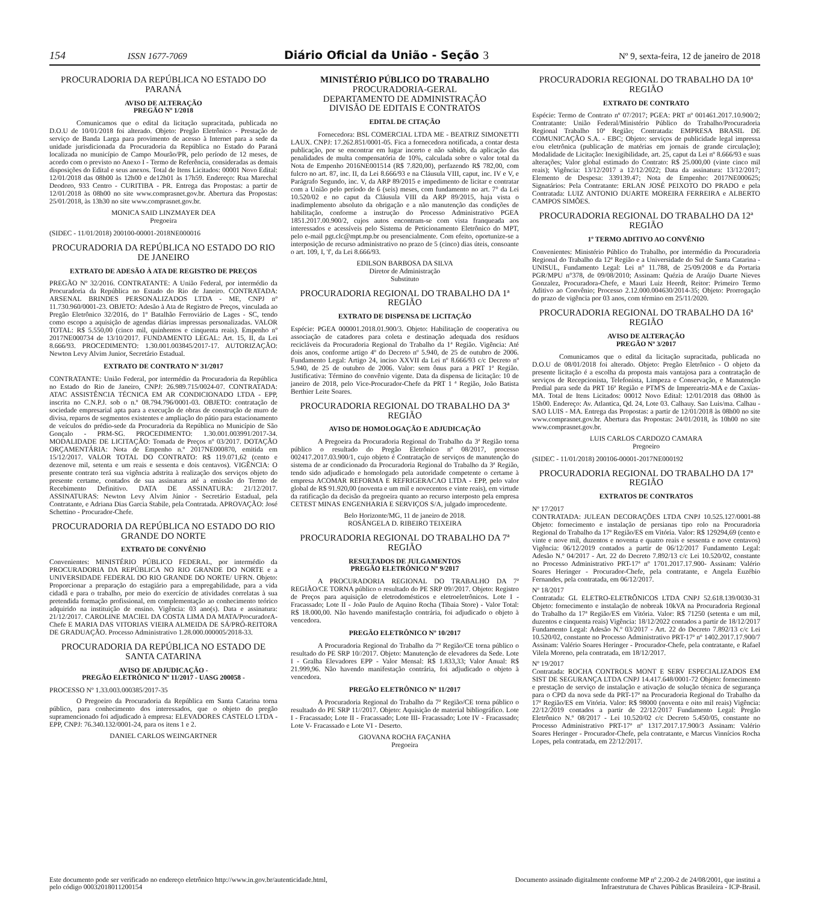154 ISSN 1677-7069 Diário Oficial da União - Seção 3 Nº 9, sexta-feira, 12 de janeiro de 2018
PROCURADORIA DA REPÚBLICA NO ESTADO DO PARANÁ
AVISO DE ALTERAÇÃO
PREGÃO Nº 1/2018
Comunicamos que o edital da licitação supracitada, publicada no D.O.U de 10/01/2018 foi alterado. Objeto: Pregão Eletrônico - Prestação de serviço de Banda Larga para provimento de acesso à Internet para a sede da unidade jurisdicionada da Procuradoria da República no Estado do Paraná localizada no município de Campo Mourão/PR, pelo período de 12 meses, de acordo com o previsto no Anexo I - Termo de Referência, consideradas as demais disposições do Edital e seus anexos. Total de Itens Licitados: 00001 Novo Edital: 12/01/2018 das 08h00 às 12h00 e de12h01 às 17h59. Endereço: Rua Marechal Deodoro, 933 Centro - CURITIBA - PR. Entrega das Propostas: a partir de 12/01/2018 às 08h00 no site www.comprasnet.gov.br. Abertura das Propostas: 25/01/2018, às 13h30 no site www.comprasnet.gov.br.
MONICA SAID LINZMAYER DEA
Pregoeira
(SIDEC - 11/01/2018) 200100-00001-2018NE000016
PROCURADORIA DA REPÚBLICA NO ESTADO DO RIO DE JANEIRO
EXTRATO DE ADESÃO À ATA DE REGISTRO DE PREÇOS
PREGÃO Nº 32/2016. CONTRATANTE: A União Federal, por intermédio da Procuradoria da República no Estado do Rio de Janeiro. CONTRATADA: ARSENAL BRINDES PERSONALIZADOS LTDA - ME, CNPJ nº 11.730.960/0001-23. OBJETO: Adesão à Ata de Registro de Preços, vinculada ao Pregão Eletrônico 32/2016, do 1º Batalhão Ferroviário de Lages - SC, tendo como escopo a aquisição de agendas diárias impressas personalizadas. VALOR TOTAL: R$ 5.550,00 (cinco mil, quinhentos e cinquenta reais). Empenho nº 2017NE000734 de 13/10/2017. FUNDAMENTO LEGAL: Art. 15, II, da Lei 8.666/93. PROCEDIMENTO: 1.30.001.003845/2017-17. AUTORIZAÇÃO: Newton Levy Alvim Junior, Secretário Estadual.
EXTRATO DE CONTRATO Nº 31/2017
CONTRATANTE: União Federal, por intermédio da Procuradoria da República no Estado do Rio de Janeiro, CNPJ: 26.989.715/0024-07. CONTRATADA: ATAC ASSISTÊNCIA TÉCNICA EM AR CONDICIONADO LTDA - EPP, inscrita no C.N.P.J. sob o n.º 08.794.796/0001-03. OBJETO: contratação de sociedade empresarial apta para a execução de obras de construção de muro de divisa, reparos de segmentos existentes e ampliação do pátio para estacionamento de veículos do prédio-sede da Procuradoria da República no Município de São Gonçalo - PRM-SG. PROCEDIMENTO: 1.30.001.003991/2017-34. MODALIDADE DE LICITAÇÃO: Tomada de Preços nº 03/2017. DOTAÇÃO ORÇAMENTÁRIA: Nota de Empenho n.º 2017NE000870, emitida em 15/12/2017. VALOR TOTAL DO CONTRATO: R$ 119.071,62 (cento e dezenove mil, setenta e um reais e sessenta e dois centavos). VIGÊNCIA: O presente contrato terá sua vigência adstrita à realização dos serviços objeto do presente certame, contados de sua assinatura até a emissão do Termo de Recebimento Definitivo. DATA DE ASSINATURA: 21/12/2017. ASSINATURAS: Newton Levy Alvim Júnior - Secretário Estadual, pela Contratante, e Adriana Dias Garcia Stabile, pela Contratada. APROVAÇÃO: José Schettino - Procurador-Chefe.
PROCURADORIA DA REPÚBLICA NO ESTADO DO RIO GRANDE DO NORTE
EXTRATO DE CONVÊNIO
Convenientes: MINISTÉRIO PÚBLICO FEDERAL, por intermédio da PROCURADORIA DA REPÚBLICA NO RIO GRANDE DO NORTE e a UNIVERSIDADE FEDERAL DO RIO GRANDE DO NORTE/ UFRN. Objeto: Proporcionar a preparação do estagiário para a empregabilidade, para a vida cidadã e para o trabalho, por meio do exercício de atividades correlatas à sua pretendida formação profissional, em complementação ao conhecimento teórico adquirido na instituição de ensino. Vigência: 03 ano(s). Data e assinatura: 21/12/2017. CAROLINE MACIEL DA COSTA LIMA DA MATA/ProcuradorA-Chefe E MARIA DAS VITORIAS VIEIRA ALMEIDA DE SÁ/PRÓ-REITORA DE GRADUAÇÃO. Processo Administrativo 1.28.000.000005/2018-33.
PROCURADORIA DA REPÚBLICA NO ESTADO DE SANTA CATARINA
AVISO DE ADJUDICAÇÃO -
PREGÃO ELETRÔNICO Nº 11/2017 - UASG 200058 -
PROCESSO Nº 1.33.003.000385/2017-35
O Pregoeiro da Procuradoria da República em Santa Catarina torna público, para conhecimento dos interessados, que o objeto do pregão supramencionado foi adjudicado à empresa: ELEVADORES CASTELO LTDA - EPP, CNPJ: 76.340.132/0001-24, para os itens 1 e 2.
DANIEL CARLOS WEINGARTNER
MINISTÉRIO PÚBLICO DO TRABALHO
PROCURADORIA-GERAL
DEPARTAMENTO DE ADMINISTRAÇÃO
DIVISÃO DE EDITAIS E CONTRATOS
EDITAL DE CITAÇÃO
Fornecedora: BSL COMERCIAL LTDA ME - BEATRIZ SIMONETTI LAUX. CNPJ: 17.262.851/0001-05. Fica a fornecedora notificada, a contar desta publicação, por se encontrar em lugar incerto e não sabido, da aplicação das penalidades de multa compensatória de 10%, calculada sobre o valor total da Nota de Empenho 2016NE001514 (R$ 7.820,00), perfazendo R$ 782,00, com fulcro no art. 87, inc. II, da Lei 8.666/93 e na Cláusula VIII, caput, inc. IV e V, e Parágrafo Segundo, inc. V, da ARP 89/2015 e impedimento de licitar e contratar com a União pelo período de 6 (seis) meses, com fundamento no art. 7° da Lei 10.520/02 e no caput da Cláusula VIII da ARP 89/2015, haja vista o inadimplemento absoluto da obrigação e a não manutenção das condições de habilitação, conforme a instrução do Processo Administrativo PGEA 1851.2017.00.900/2, cujos autos encontram-se com vista franqueada aos interessados e acessíveis pelo Sistema de Peticionamento Eletrônico do MPT, pelo e-mail pgt.clc@mpt.mp.br ou presencialmente. Com efeito, oportunize-se a interposição de recurso administrativo no prazo de 5 (cinco) dias úteis, consoante o art. 109, I, 'f', da Lei 8.666/93.
EDILSON BARBOSA DA SILVA
Diretor de Administração
Substituto
PROCURADORIA REGIONAL DO TRABALHO DA 1ª REGIÃO
EXTRATO DE DISPENSA DE LICITAÇÃO
Espécie: PGEA 000001.2018.01.900/3. Objeto: Habilitação de cooperativa ou associação de catadores para coleta e destinação adequada dos resíduos recicláveis da Procuradoria Regional do Trabalho da 1ª Região. Vigência: Até dois anos, conforme artigo 4º do Decreto nº 5.940, de 25 de outubro de 2006. Fundamento Legal: Artigo 24, inciso XXVII da Lei nº 8.666/93 c/c Decreto nº 5.940, de 25 de outubro de 2006. Valor: sem ônus para a PRT 1ª Região. Justificativa: Término do convênio vigente. Data da dispensa de licitação: 10 de janeiro de 2018, pelo Vice-Procurador-Chefe da PRT 1 ª Região, João Batista Berthier Leite Soares.
PROCURADORIA REGIONAL DO TRABALHO DA 3ª REGIÃO
AVISO DE HOMOLOGAÇÃO E ADJUDICAÇÃO
A Pregoeira da Procuradoria Regional do Trabalho da 3ª Região torna público o resultado do Pregão Eletrônico nº 08/2017, processo 002417.2017.03.900/1, cujo objeto é Contratação de serviços de manutenção do sistema de ar condicionado da Procuradoria Regional do Trabalho da 3ª Região, tendo sido adjudicado e homologado pela autoridade competente o certame à empresa ACOMAR REFORMA E REFRIGERACAO LTDA - EPP, pelo valor global de R$ 91.920,00 (noventa e um mil e novecentos e vinte reais), em virtude da ratificação da decisão da pregoeira quanto ao recurso interposto pela empresa CETEST MINAS ENGENHARIA E SERVIÇOS S/A, julgado improcedente.
Belo Horizonte/MG, 11 de janeiro de 2018.
ROSÂNGELA D. RIBEIRO TEIXEIRA
PROCURADORIA REGIONAL DO TRABALHO DA 7ª REGIÃO
RESULTADOS DE JULGAMENTOS
PREGÃO ELETRÔNICO Nº 9/2017
A PROCURADORIA REGIONAL DO TRABALHO DA 7ª REGIÃO/CE TORNA público o resultado do PE SRP 09//2017. Objeto: Registro de Preços para aquisição de eletrodomésticos e eletroeletrônicos. Lote I - Fracassado; Lote II - João Paulo de Aquino Rocha (Tibaia Store) - Valor Total: R$ 18.000,00. Não havendo manifestação contrária, foi adjudicado o objeto à vencedora.
PREGÃO ELETRÔNICO Nº 10/2017
A Procuradoria Regional do Trabalho da 7ª Região/CE torna público o resultado do PE SRP 10//2017. Objeto: Manutenção de elevadores da Sede. Lote I - Gralha Elevadores EPP - Valor Mensal: R$ 1.833,33; Valor Anual: R$ 21.999,96. Não havendo manifestação contrária, foi adjudicado o objeto à vencedora.
PREGÃO ELETRÔNICO Nº 11/2017
A Procuradoria Regional do Trabalho da 7ª Região/CE torna público o resultado do PE SRP 11//2017. Objeto: Aquisição de material bibliográfico. Lote I - Fracassado; Lote II - Fracassado; Lote III- Fracassado; Lote IV - Fracassado; Lote V- Fracassado e Lote VI - Deserto.
GIOVANA ROCHA FAÇANHA
Pregoeira
PROCURADORIA REGIONAL DO TRABALHO DA 10ª REGIÃO
EXTRATO DE CONTRATO
Espécie: Termo de Contrato nº 07/2017; PGEA: PRT nº 001461.2017.10.900/2; Contratante: União Federal/Ministério Público do Trabalho/Procuradoria Regional Trabalho 10ª Região; Contratada: EMPRESA BRASIL DE COMUNICAÇÃO S.A. - EBC; Objeto: serviços de publicidade legal impressa e/ou eletrônica (publicação de matérias em jornais de grande circulação); Modalidade de Licitação: Inexigibilidade, art. 25, caput da Lei nº 8.666/93 e suas alterações; Valor global estimado do Contrato: R$ 25.000,00 (vinte cinco mil reais); Vigência: 13/12/2017 a 12/12/2022; Data da assinatura: 13/12/2017; Elemento de Despesa: 339139.47; Nota de Empenho: 2017NE000625; Signatários: Pela Contratante: ERLAN JOSÉ PEIXOTO DO PRADO e pela Contratada: LUIZ ANTONIO DUARTE MOREIRA FERREIRA e ALBERTO CAMPOS SIMÕES.
PROCURADORIA REGIONAL DO TRABALHO DA 12ª REGIÃO
1º TERMO ADITIVO AO CONVÊNIO
Convenientes: Ministério Público do Trabalho, por intermédio da Procuradoria Regional do Trabalho da 12ª Região e a Universidade do Sul de Santa Catarina - UNISUL, Fundamento Legal: Lei n° 11.788, de 25/09/2008 e da Portaria PGR/MPU n°378, de 09/08/2010; Assinam: Quézia de Araújo Duarte Nieves Gonzalez, Procuradora-Chefe, e Mauri Luiz Heerdt, Reitor: Primeiro Termo Aditivo ao Convênio; Processo 2.12.000.004630/2014-35; Objeto: Prorrogação do prazo de vigência por 03 anos, com término em 25/11/2020.
PROCURADORIA REGIONAL DO TRABALHO DA 16ª REGIÃO
AVISO DE ALTERAÇÃO
PREGÃO Nº 3/2017
Comunicamos que o edital da licitação supracitada, publicada no D.O.U de 08/01/2018 foi alterado. Objeto: Pregão Eletrônico - O objeto da presente licitação é a escolha da proposta mais vantajosa para a contratação de serviços de Recepcionista, Telefonista, Limpeza e Conservação, e Manutenção Predial para sede da PRT 16ª Região e PTM'S de Impereatriz-MA e de Caxias-MA. Total de Itens Licitados: 00012 Novo Edital: 12/01/2018 das 08h00 às 15h00. Endereço: Av. Atlantica, Qd. 24, Lote 03. Calhauy. Sao Luis/ma. Calhau - SAO LUIS - MA. Entrega das Propostas: a partir de 12/01/2018 às 08h00 no site www.comprasnet.gov.br. Abertura das Propostas: 24/01/2018, às 10h00 no site www.comprasnet.gov.br.
LUIS CARLOS CARDOZO CAMARA
Pregoeiro
(SIDEC - 11/01/2018) 200106-00001-2017NE000192
PROCURADORIA REGIONAL DO TRABALHO DA 17ª REGIÃO
EXTRATOS DE CONTRATOS
Nº 17/2017
CONTRATADA: JULEAN DECORAÇÕES LTDA CNPJ 10.525.127/0001-88 Objeto: fornecimento e instalação de persianas tipo rolo na Procuradoria Regional do Trabalho da 17ª Região/ES em Vitória. Valor: R$ 129294,69 (cento e vinte e nove mil, duzentos e noventa e quatro reais e sessenta e nove centavos) Vigência: 06/12/2019 contados a partir de 06/12/2017 Fundamento Legal: Adesão N.º 04/2017 - Art. 22 do Decreto 7.892/13 c/c Lei 10.520/02, constante no Processo Administrativo PRT-17ª nº 1701.2017.17.900- Assinam: Valério Soares Heringer - Procurador-Chefe, pela contratante, e Angela Euzébio Fernandes, pela contratada, em 06/12/2017.
Nº 18/2017
Contratada: GL ELETRO-ELETRÔNICOS LTDA CNPJ 52.618.139/0030-31 Objeto: fornecimento e instalação de nobreak 10kVA na Procuradoria Regional do Trabalho da 17ª Região/ES em Vitória. Valor: R$ 71250 (setenta e um mil, duzentos e cinquenta reais) Vigência: 18/12/2022 contados a partir de 18/12/2017 Fundamento Legal: Adesão N.º 03/2017 - Art. 22 do Decreto 7.892/13 c/c Lei 10.520/02, constante no Processo Administrativo PRT-17ª nº 1402.2017.17.900/7 Assinam: Valério Soares Heringer - Procurador-Chefe, pela contratante, e Rafael Vilela Moreno, pela contratada, em 18/12/2017.
Nº 19/2017
Contratada: ROCHA CONTROLS MONT E SERV ESPECIALIZADOS EM SIST DE SEGURANÇA LTDA CNPJ 14.417.648/0001-72 Objeto: fornecimento e prestação de serviço de instalação e ativação de solução técnica de segurança para o CPD da nova sede da PRT-17ª na Procuradoria Regional do Trabalho da 17ª Região/ES em Vitória. Valor: R$ 98000 (noventa e oito mil reais) Vigência: 22/12/2019 contados a partir de 22/12/2017 Fundamento Legal: Pregão Eletrônico N.º 08/2017 - Lei 10.520/02 c/c Decreto 5.450/05, constante no Processo Administrativo PRT-17ª nº 1317.2017.17.900/3 Assinam: Valério Soares Heringer - Procurador-Chefe, pela contratante, e Marcus Vinnícios Rocha Lopes, pela contratada, em 22/12/2017.
Este documento pode ser verificado no endereço eletrônico http://www.in.gov.br/autenticidade.html,
pelo código 00032018011200154
Documento assinado digitalmente conforme MP nº 2.200-2 de 24/08/2001, que institui a
Infraestrutura de Chaves Públicas Brasileira - ICP-Brasil.